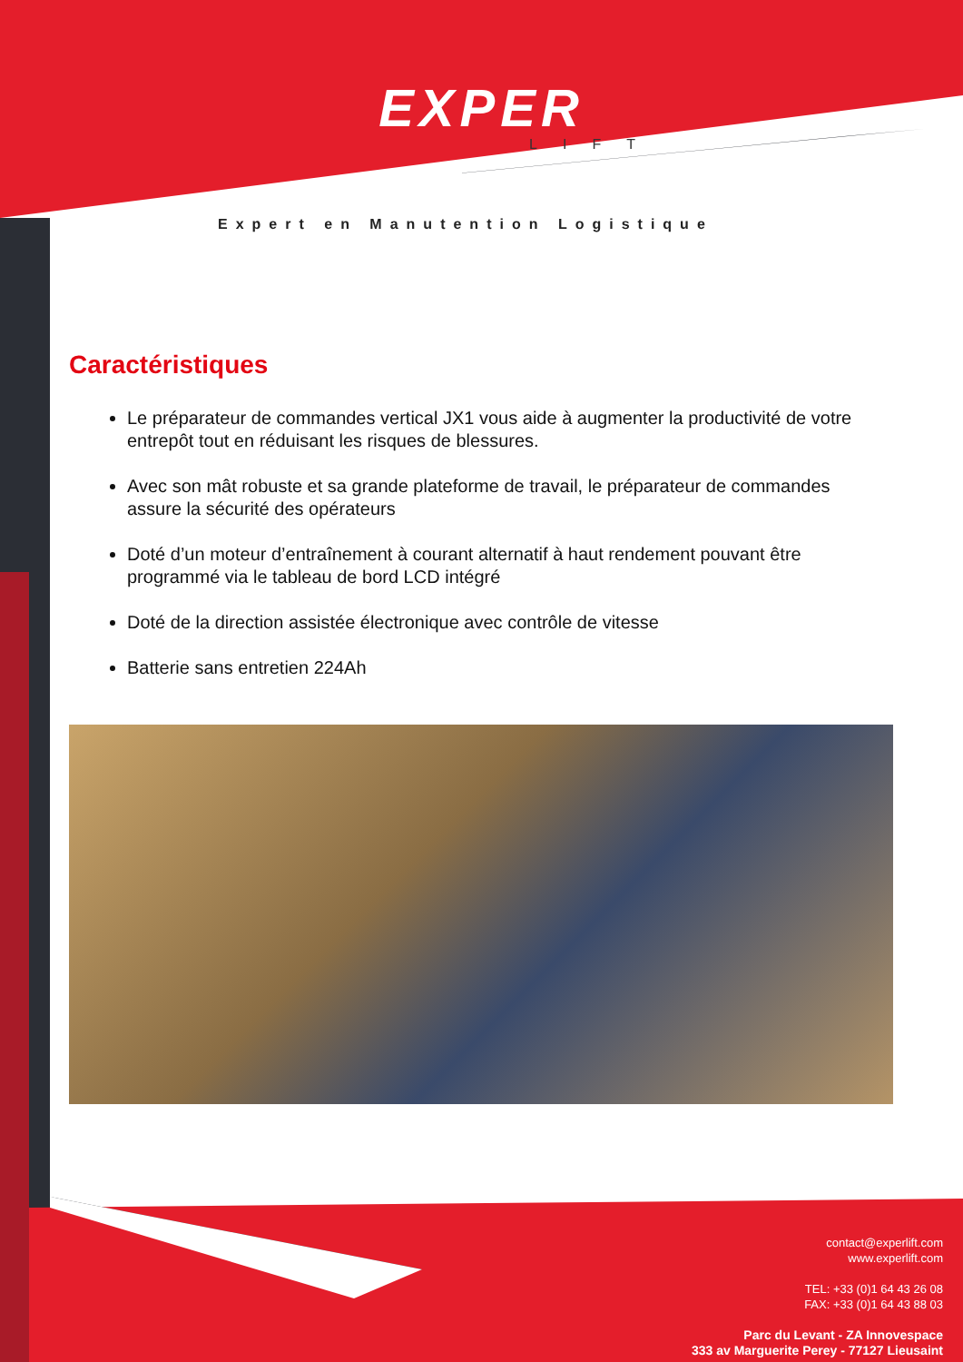EXPER
LIFT
Expert en Manutention Logistique
Caractéristiques
Le préparateur de commandes vertical JX1 vous aide à augmenter la productivité de votre entrepôt tout en réduisant les risques de blessures.
Avec son mât robuste et sa grande plateforme de travail, le préparateur de commandes assure la sécurité des opérateurs
Doté d’un moteur d’entraînement à courant alternatif à haut rendement pouvant être programmé via le tableau de bord LCD intégré
Doté de la direction assistée électronique avec contrôle de vitesse
Batterie sans entretien 224Ah
contact@experlift.com
www.experlift.com
TEL: +33 (0)1 64 43 26 08
FAX: +33 (0)1 64 43 88 03
Parc du Levant - ZA Innovespace
333 av Marguerite Perey - 77127 Lieusaint